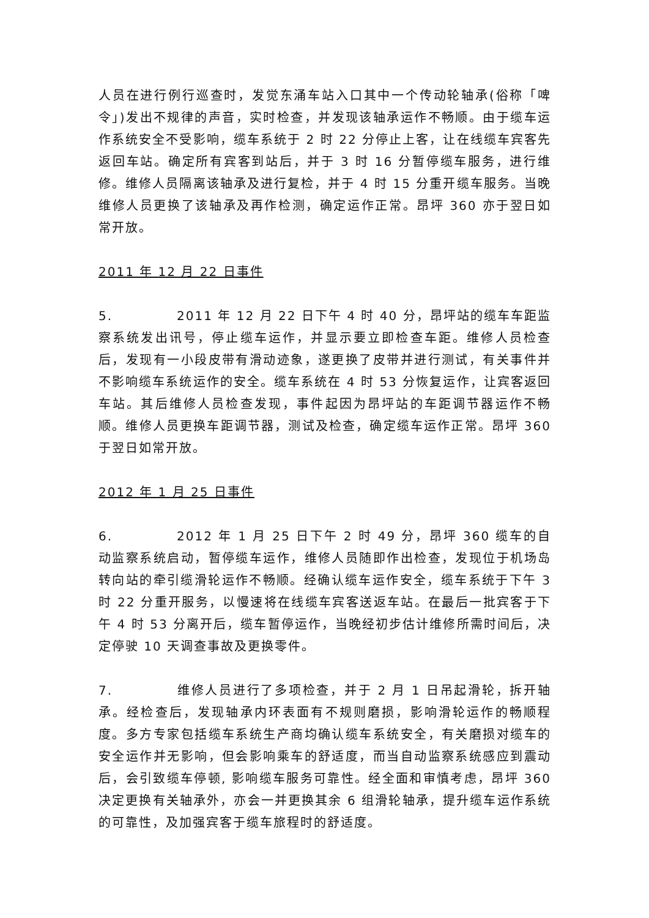人员在进行例行巡查时，发觉东涌车站入口其中一个传动轮轴承(俗称「啤令」)发出不规律的声音，实时检查，并发现该轴承运作不畅顺。由于缆车运作系统安全不受影响，缆车系统于 2 时 22 分停止上客，让在线缆车宾客先返回车站。确定所有宾客到站后，并于 3 时 16 分暂停缆车服务，进行维修。维修人员隔离该轴承及进行复检，并于 4 时 15 分重开缆车服务。当晚维修人员更换了该轴承及再作检测，确定运作正常。昂坪 360 亦于翌日如常开放。
2011 年 12 月 22 日事件
5. 2011 年 12 月 22 日下午 4 时 40 分，昂坪站的缆车车距监察系统发出讯号，停止缆车运作，并显示要立即检查车距。维修人员检查后，发现有一小段皮带有滑动迹象，遂更换了皮带并进行测试，有关事件并不影响缆车系统运作的安全。缆车系统在 4 时 53 分恢复运作，让宾客返回车站。其后维修人员检查发现，事件起因为昂坪站的车距调节器运作不畅顺。维修人员更换车距调节器，测试及检查，确定缆车运作正常。昂坪 360 于翌日如常开放。
2012 年 1 月 25 日事件
6. 2012 年 1 月 25 日下午 2 时 49 分，昂坪 360 缆车的自动监察系统启动，暂停缆车运作，维修人员随即作出检查，发现位于机场岛转向站的牵引缆滑轮运作不畅顺。经确认缆车运作安全，缆车系统于下午 3 时 22 分重开服务，以慢速将在线缆车宾客送返车站。在最后一批宾客于下午 4 时 53 分离开后，缆车暂停运作，当晚经初步估计维修所需时间后，决定停驶 10 天调查事故及更换零件。
7. 维修人员进行了多项检查，并于 2 月 1 日吊起滑轮，拆开轴承。经检查后，发现轴承内环表面有不规则磨损，影响滑轮运作的畅顺程度。多方专家包括缆车系统生产商均确认缆车系统安全，有关磨损对缆车的安全运作并无影响，但会影响乘车的舒适度，而当自动监察系统感应到震动后，会引致缆车停顿, 影响缆车服务可靠性。经全面和审慎考虑，昂坪 360 决定更换有关轴承外，亦会一并更换其余 6 组滑轮轴承，提升缆车运作系统的可靠性，及加强宾客于缆车旅程时的舒适度。